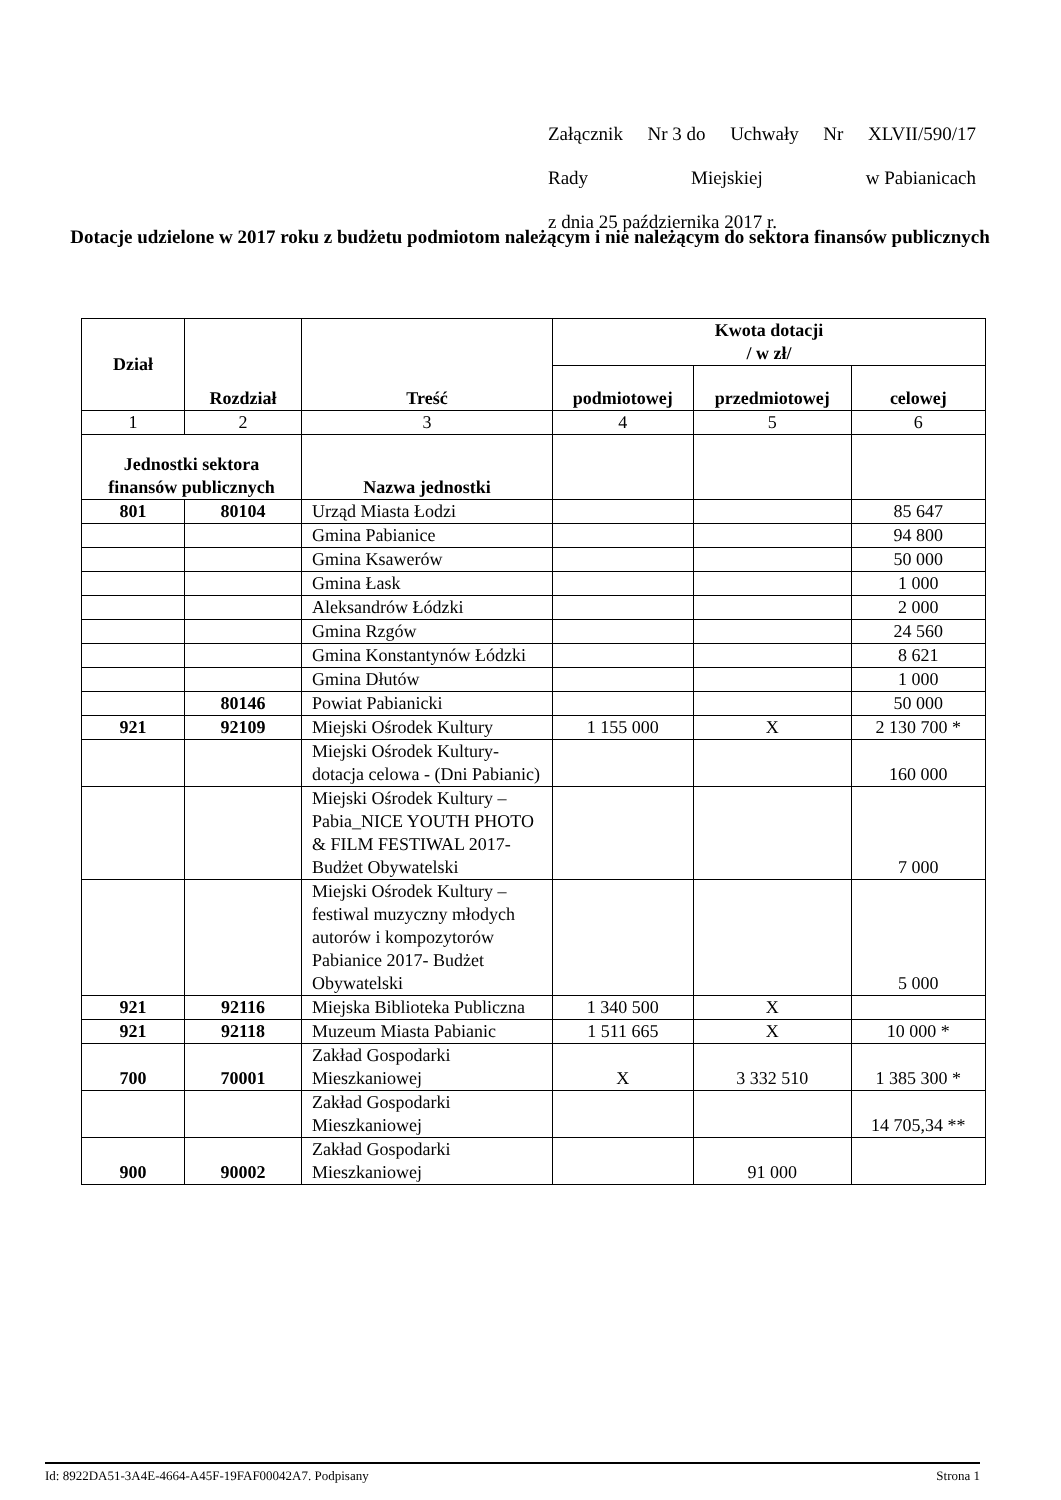Załącznik Nr 3 do Uchwały Nr XLVII/590/17
Rady Miejskiej w Pabianicach
z dnia 25 października 2017 r.
Dotacje udzielone w 2017 roku z budżetu podmiotom należącym i nie należącym do sektora finansów publicznych
| Dział | Rozdział | Treść | Kwota dotacji / w zł/ | | |
| --- | --- | --- | --- | --- | --- |
| | | | podmiotowej | przedmiotowej | celowej |
| 1 | 2 | 3 | 4 | 5 | 6 |
| Jednostki sektora finansów publicznych | | Nazwa jednostki | | | |
| 801 | 80104 | Urząd Miasta Łodzi | | | 85 647 |
| | | Gmina Pabianice | | | 94 800 |
| | | Gmina Ksawerów | | | 50 000 |
| | | Gmina Łask | | | 1 000 |
| | | Aleksandrów Łódzki | | | 2 000 |
| | | Gmina Rzgów | | | 24 560 |
| | | Gmina Konstantynów Łódzki | | | 8 621 |
| | | Gmina Dłutów | | | 1 000 |
| | 80146 | Powiat Pabianicki | | | 50 000 |
| 921 | 92109 | Miejski Ośrodek Kultury | 1 155 000 | X | 2 130 700 * |
| | | Miejski Ośrodek Kultury-dotacja celowa - (Dni Pabianic) | | | 160 000 |
| | | Miejski Ośrodek Kultury – Pabia_NICE YOUTH PHOTO & FILM FESTIWAL 2017- Budżet Obywatelski | | | 7 000 |
| | | Miejski Ośrodek Kultury – festiwal muzyczny młodych autorów i kompozytorów Pabianice 2017- Budżet Obywatelski | | | 5 000 |
| 921 | 92116 | Miejska Biblioteka Publiczna | 1 340 500 | X | |
| 921 | 92118 | Muzeum Miasta Pabianic | 1 511 665 | X | 10 000 * |
| 700 | 70001 | Zakład Gospodarki Mieszkaniowej | X | 3 332 510 | 1 385 300 * |
| | | Zakład Gospodarki Mieszkaniowej | | | 14 705,34 ** |
| 900 | 90002 | Zakład Gospodarki Mieszkaniowej | | 91 000 | |
Id: 8922DA51-3A4E-4664-A45F-19FAF00042A7. Podpisany Strona 1